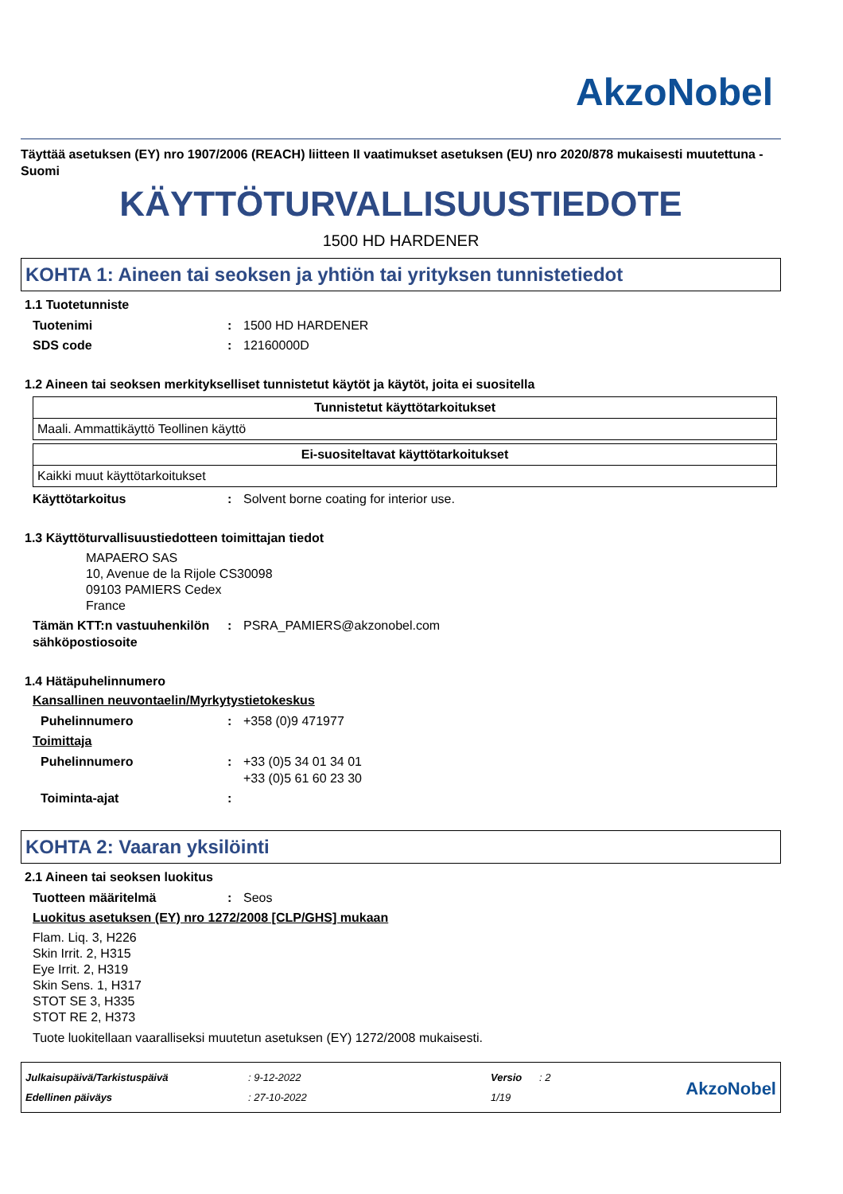AkzoNobel
Täyttää asetuksen (EY) nro 1907/2006 (REACH) liitteen II vaatimukset asetuksen (EU) nro 2020/878 mukaisesti muutettuna - Suomi
KÄYTTÖTURVALLISUUSTIEDOTE
1500 HD HARDENER
KOHTA 1: Aineen tai seoksen ja yhtiön tai yrityksen tunnistetiedot
1.1 Tuotetunniste
Tuotenimi : 1500 HD HARDENER
SDS code : 12160000D
1.2 Aineen tai seoksen merkitykselliset tunnistetut käytöt ja käytöt, joita ei suositella
| Tunnistetut käyttötarkoitukset |
| --- |
| Maali. Ammattikäyttö Teollinen käyttö |
| Ei-suositeltavat käyttötarkoitukset |
| --- |
| Kaikki muut käyttötarkoitukset |
Käyttötarkoitus : Solvent borne coating for interior use.
1.3 Käyttöturvallisuustiedotteen toimittajan tiedot
MAPAERO SAS
10, Avenue de la Rijole CS30098
09103 PAMIERS Cedex
France
Tämän KTT:n vastuuhenkilön sähköpostiosoite
: PSRA_PAMIERS@akzonobel.com
1.4 Hätäpuhelinnumero
Kansallinen neuvontaelin/Myrkytystietokeskus
Puhelinnumero : +358 (0)9 471977
Toimittaja
Puhelinnumero : +33 (0)5 34 01 34 01
+33 (0)5 61 60 23 30
Toiminta-ajat :
KOHTA 2: Vaaran yksilöinti
2.1 Aineen tai seoksen luokitus
Tuotteen määritelmä : Seos
Luokitus asetuksen (EY) nro 1272/2008 [CLP/GHS] mukaan
Flam. Liq. 3, H226
Skin Irrit. 2, H315
Eye Irrit. 2, H319
Skin Sens. 1, H317
STOT SE 3, H335
STOT RE 2, H373
Tuote luokitellaan vaaralliseksi muutetun asetuksen (EY) 1272/2008 mukaisesti.
Julkaisupäivä/Tarkistuspäivä
Edellinen päiväys
: 9-12-2022
: 27-10-2022
Versio : 2
1/19
AkzoNobel